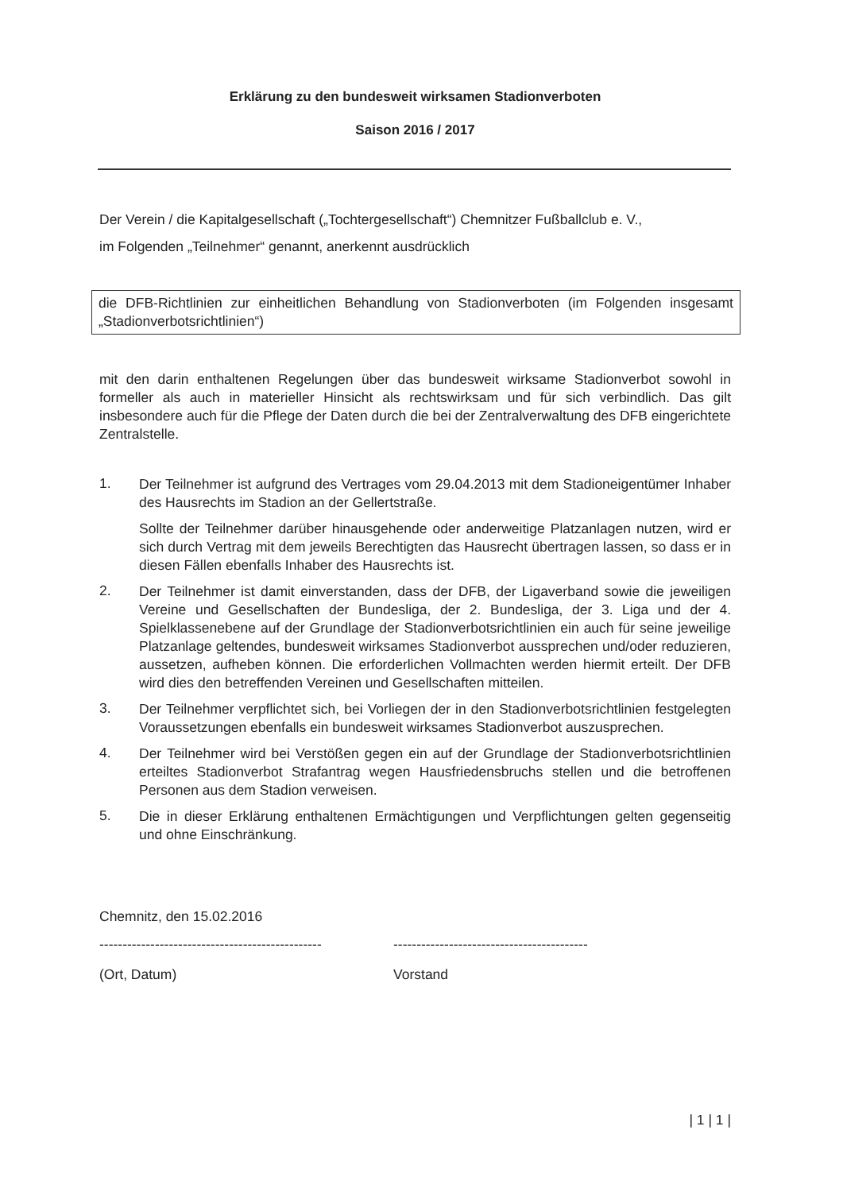Erklärung zu den bundesweit wirksamen Stadionverboten
Saison 2016 / 2017
Der Verein / die Kapitalgesellschaft („Tochtergesellschaft“) Chemnitzer Fußballclub e. V.,
im Folgenden „Teilnehmer“ genannt, anerkennt ausdrücklich
die DFB-Richtlinien zur einheitlichen Behandlung von Stadionverboten (im Folgenden insgesamt „Stadionverbotsrichtlinien“)
mit den darin enthaltenen Regelungen über das bundesweit wirksame Stadionverbot sowohl in formeller als auch in materieller Hinsicht als rechtswirksam und für sich verbindlich. Das gilt insbesondere auch für die Pflege der Daten durch die bei der Zentralverwaltung des DFB eingerichtete Zentralstelle.
1.
Der Teilnehmer ist aufgrund des Vertrages vom 29.04.2013 mit dem Stadioneigentümer Inhaber des Hausrechts im Stadion an der Gellertstraße.
Sollte der Teilnehmer darüber hinausgehende oder anderweitige Platzanlagen nutzen, wird er sich durch Vertrag mit dem jeweils Berechtigten das Hausrecht übertragen lassen, so dass er in diesen Fällen ebenfalls Inhaber des Hausrechts ist.
2.
Der Teilnehmer ist damit einverstanden, dass der DFB, der Ligaverband sowie die jeweiligen Vereine und Gesellschaften der Bundesliga, der 2. Bundesliga, der 3. Liga und der 4. Spielklassenebene auf der Grundlage der Stadionverbotsrichtlinien ein auch für seine jeweilige Platzanlage geltendes, bundesweit wirksames Stadionverbot aussprechen und/oder reduzieren, aussetzen, aufheben können. Die erforderlichen Vollmachten werden hiermit erteilt. Der DFB wird dies den betreffenden Vereinen und Gesellschaften mitteilen.
3.
Der Teilnehmer verpflichtet sich, bei Vorliegen der in den Stadionverbotsrichtlinien festgelegten Voraussetzungen ebenfalls ein bundesweit wirksames Stadionverbot auszusprechen.
4.
Der Teilnehmer wird bei Verstößen gegen ein auf der Grundlage der Stadionverbotsrichtlinien erteiltes Stadionverbot Strafantrag wegen Hausfriedensbruchs stellen und die betroffenen Personen aus dem Stadion verweisen.
5.
Die in dieser Erklärung enthaltenen Ermächtigungen und Verpflichtungen gelten gegenseitig und ohne Einschränkung.
Chemnitz, den 15.02.2016
------------------------------------------------
(Ort, Datum)
------------------------------------------
Vorstand
| 1 | 1 |